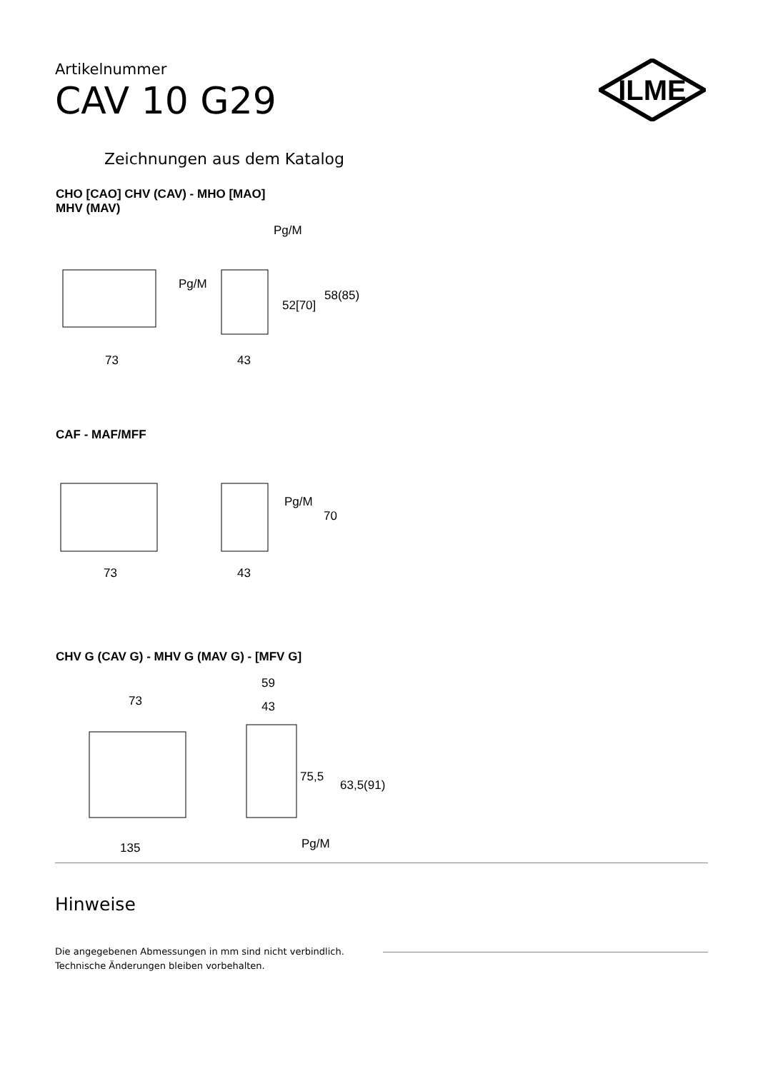Artikelnummer
CAV 10 G29
ILME
Zeichnungen aus dem Katalog
CHO [CAO] CHV (CAV) - MHO [MAO]
MHV (MAV)
Pg/M
Pg/M
52[70]
58(85)
73 43
CAF - MAF/MFF
Pg/M
70
73 43
CHV G (CAV G) - MHV G (MAV G) - [MFV G]
59
73 43
75,5
63,5(91)
135 Pg/M
Hinweise
Die angegebenen Abmessungen in mm sind nicht verbindlich.
Technische Änderungen bleiben vorbehalten.